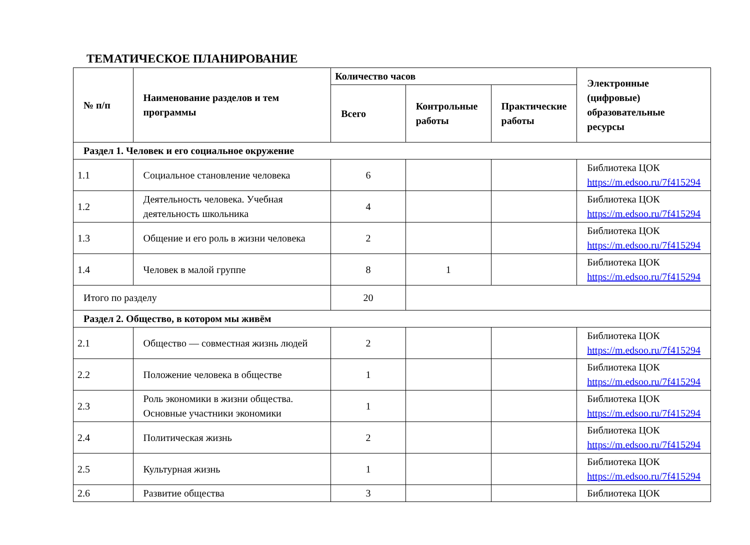ТЕМАТИЧЕСКОЕ ПЛАНИРОВАНИЕ
| № п/п | Наименование разделов и тем программы | Количество часов | | | Электронные (цифровые) образовательные ресурсы |
| --- | --- | --- | --- | --- | --- |
| | | Всего | Контрольные работы | Практические работы | |
| Раздел 1. Человек и его социальное окружение | | | | | |
| 1.1 | Социальное становление человека | 6 | | | Библиотека ЦОК https://m.edsoo.ru/7f415294 |
| 1.2 | Деятельность человека. Учебная деятельность школьника | 4 | | | Библиотека ЦОК https://m.edsoo.ru/7f415294 |
| 1.3 | Общение и его роль в жизни человека | 2 | | | Библиотека ЦОК https://m.edsoo.ru/7f415294 |
| 1.4 | Человек в малой группе | 8 | 1 | | Библиотека ЦОК https://m.edsoo.ru/7f415294 |
| Итого по разделу | | 20 | | | |
| Раздел 2. Общество, в котором мы живём | | | | | |
| 2.1 | Общество — совместная жизнь людей | 2 | | | Библиотека ЦОК https://m.edsoo.ru/7f415294 |
| 2.2 | Положение человека в обществе | 1 | | | Библиотека ЦОК https://m.edsoo.ru/7f415294 |
| 2.3 | Роль экономики в жизни общества. Основные участники экономики | 1 | | | Библиотека ЦОК https://m.edsoo.ru/7f415294 |
| 2.4 | Политическая жизнь | 2 | | | Библиотека ЦОК https://m.edsoo.ru/7f415294 |
| 2.5 | Культурная жизнь | 1 | | | Библиотека ЦОК https://m.edsoo.ru/7f415294 |
| 2.6 | Развитие общества | 3 | | | Библиотека ЦОК |